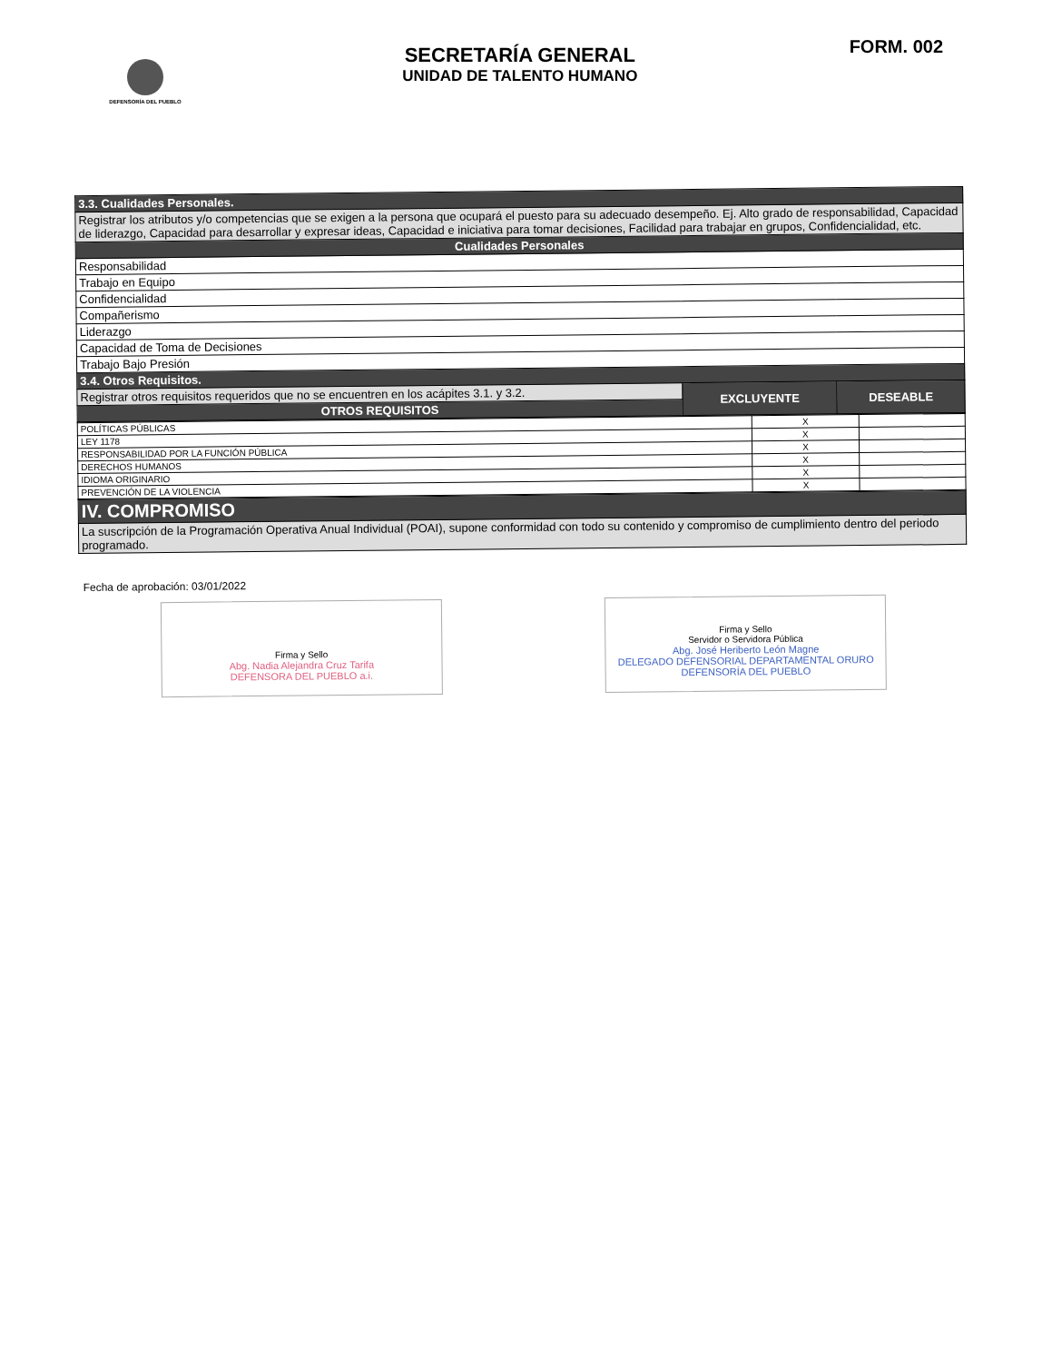DEFENSORÍA DEL PUEBLO
SECRETARÍA GENERAL
UNIDAD DE TALENTO HUMANO
FORM. 002
| 3.3. Cualidades Personales. | | |
| Registrar los atributos y/o competencias que se exigen a la persona que ocupará el puesto para su adecuado desempeño. Ej. Alto grado de responsabilidad, Capacidad de liderazgo, Capacidad para desarrollar y expresar ideas, Capacidad e iniciativa para tomar decisiones, Facilidad para trabajar en grupos, Confidencialidad, etc. | | |
| Cualidades Personales | | |
| Responsabilidad | | |
| Trabajo en Equipo | | |
| Confidencialidad | | |
| Compañerismo | | |
| Liderazgo | | |
| Capacidad de Toma de Decisiones | | |
| Trabajo Bajo Presión | | |
| 3.4. Otros Requisitos. | | |
| Registrar otros requisitos requeridos que no se encuentren en los acápites 3.1. y 3.2. | EXCLUYENTE | DESEABLE |
| OTROS REQUISITOS | | |
| POLÍTICAS PÚBLICAS | X | |
| LEY 1178 | X | |
| RESPONSABILIDAD POR LA FUNCIÓN PÚBLICA | X | |
| DERECHOS HUMANOS | X | |
| IDIOMA ORIGINARIO | X | |
| PREVENCIÓN DE LA VIOLENCIA | X | |
| IV. COMPROMISO |
| La suscripción de la Programación Operativa Anual Individual (POAI), supone conformidad con todo su contenido y compromiso de cumplimiento dentro del periodo programado. |
Fecha de aprobación: 03/01/2022
Firma y Sello
Abg. Nadia Alejandra Cruz Tarifa
DEFENSORA DEL PUEBLO a.i.
Firma y Sello
Servidor o Servidora Pública
Abg. José Heriberto León Magne
DELEGADO DEFENSORIAL DEPARTAMENTAL ORURO
DEFENSORÍA DEL PUEBLO